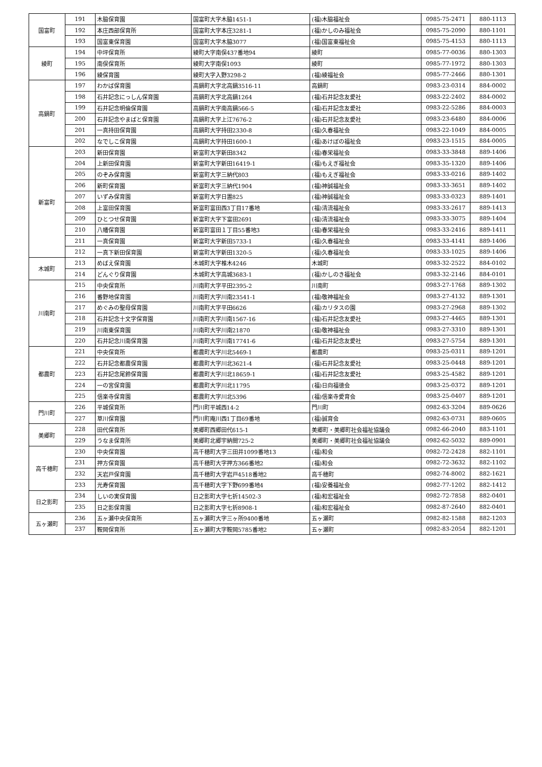| 国富町 | 191 | 木脇保育園 | 国富町大字木脇1451-1 | (福)木脇福祉会 | 0985-75-2471 | 880-1113 |
| | 192 | 本庄西部保育所 | 国富町大字本庄3281-1 | (福)かしのみ福祉会 | 0985-75-2090 | 880-1101 |
| | 193 | 国富東保育園 | 国富町大字木脇3077 | (福)国富東福祉会 | 0985-75-4153 | 880-1113 |
| 綾町 | 194 | 中坪保育所 | 綾町大字南俣437番地94 | 綾町 | 0985-77-0036 | 880-1303 |
| | 195 | 南俣保育所 | 綾町大字南俣1093 | 綾町 | 0985-77-1972 | 880-1303 |
| | 196 | 綾保育園 | 綾町大字入野3298-2 | (福)綾福祉会 | 0985-77-2466 | 880-1301 |
| 高鍋町 | 197 | わかば保育園 | 高鍋町大字北高鍋3516-11 | 高鍋町 | 0983-23-0314 | 884-0002 |
| | 198 | 石井記念にっしん保育園 | 高鍋町大字北高鍋1264 | (福)石井記念友愛社 | 0983-22-2402 | 884-0002 |
| | 199 | 石井記念明倫保育園 | 高鍋町大字南高鍋566-5 | (福)石井記念友愛社 | 0983-22-5286 | 884-0003 |
| | 200 | 石井記念やまばと保育園 | 高鍋町大字上江7676-2 | (福)石井記念友愛社 | 0983-23-6480 | 884-0006 |
| | 201 | 一真持田保育園 | 高鍋町大字持田2330-8 | (福)久春福祉会 | 0983-22-1049 | 884-0005 |
| | 202 | なでしこ保育園 | 高鍋町大字持田1600-1 | (福)あけぼの福祉会 | 0983-23-1515 | 884-0005 |
| 新富町 | 203 | 新田保育園 | 新富町大字新田8342 | (福)春栄福祉会 | 0983-33-3848 | 889-1406 |
| | 204 | 上新田保育園 | 新富町大字新田16419-1 | (福)もえぎ福祉会 | 0983-35-1320 | 889-1406 |
| | 205 | のぞみ保育園 | 新富町大字三納代803 | (福)もえぎ福祉会 | 0983-33-0216 | 889-1402 |
| | 206 | 新町保育園 | 新富町大字三納代1904 | (福)神誠福祉会 | 0983-33-3651 | 889-1402 |
| | 207 | いずみ保育園 | 新富町大字日置825 | (福)神誠福祉会 | 0983-33-0323 | 889-1401 |
| | 208 | 上富田保育園 | 新富町富田西3丁目17番地 | (福)清流福祉会 | 0983-33-2617 | 889-1413 |
| | 209 | ひとつせ保育園 | 新富町大字下富田2691 | (福)清流福祉会 | 0983-33-3075 | 889-1404 |
| | 210 | 八幡保育園 | 新富町富田１丁目55番地3 | (福)春栄福祉会 | 0983-33-2416 | 889-1411 |
| | 211 | 一真保育園 | 新富町大字新田5733-1 | (福)久春福祉会 | 0983-33-4141 | 889-1406 |
| | 212 | 一真下新田保育園 | 新富町大字新田1320-5 | (福)久春福祉会 | 0983-33-1025 | 889-1406 |
| 木城町 | 213 | めばえ保育園 | 木城町大字椎木4246 | 木城町 | 0983-32-2522 | 884-0102 |
| | 214 | どんぐり保育園 | 木城町大字高城3683-1 | (福)かしのき福祉会 | 0983-32-2146 | 884-0101 |
| 川南町 | 215 | 中央保育所 | 川南町大字平田2395-2 | 川南町 | 0983-27-1768 | 889-1302 |
| | 216 | 番野地保育園 | 川南町大字川南23541-1 | (福)敬神福祉会 | 0983-27-4132 | 889-1301 |
| | 217 | めぐみの聖母保育園 | 川南町大字平田6626 | (福)カリタスの園 | 0983-27-2968 | 889-1302 |
| | 218 | 石井記念十文字保育園 | 川南町大字川南1567-16 | (福)石井記念友愛社 | 0983-27-4465 | 889-1301 |
| | 219 | 川南東保育園 | 川南町大字川南21870 | (福)敬神福祉会 | 0983-27-3310 | 889-1301 |
| | 220 | 石井記念川南保育園 | 川南町大字川南17741-6 | (福)石井記念友愛社 | 0983-27-5754 | 889-1301 |
| 都農町 | 221 | 中央保育所 | 都農町大字川北5469-1 | 都農町 | 0983-25-0311 | 889-1201 |
| | 222 | 石井記念都農保育園 | 都農町大字川北3621-4 | (福)石井記念友愛社 | 0983-25-0448 | 889-1201 |
| | 223 | 石井記念尾鈴保育園 | 都農町大字川北18659-1 | (福)石井記念友愛社 | 0983-25-4582 | 889-1201 |
| | 224 | 一の宮保育園 | 都農町大字川北11795 | (福)日向福徳会 | 0983-25-0372 | 889-1201 |
| | 225 | 信楽寺保育園 | 都農町大字川北5396 | (福)信楽寺愛育会 | 0983-25-0407 | 889-1201 |
| 門川町 | 226 | 平城保育所 | 門川町平城西14-2 | 門川町 | 0982-63-3204 | 889-0626 |
| | 227 | 草川保育園 | 門川町庵川西1丁目69番地 | (福)誠育会 | 0982-63-0731 | 889-0605 |
| 美郷町 | 228 | 田代保育所 | 美郷町西郷田代615-1 | 美郷町・美郷町社会福祉協議会 | 0982-66-2040 | 883-1101 |
| | 229 | うなま保育所 | 美郷町北郷宇納間725-2 | 美郷町・美郷町社会福祉協議会 | 0982-62-5032 | 889-0901 |
| 高千穂町 | 230 | 中央保育園 | 高千穂町大字三田井1099番地13 | (福)和会 | 0982-72-2428 | 882-1101 |
| | 231 | 押方保育園 | 高千穂町大字押方366番地2 | (福)和会 | 0982-72-3632 | 882-1102 |
| | 232 | 天岩戸保育園 | 高千穂町大字岩戸4518番地2 | 高千穂町 | 0982-74-8002 | 882-1621 |
| | 233 | 光寿保育園 | 高千穂町大字下野699番地4 | (福)安養福祉会 | 0982-77-1202 | 882-1412 |
| 日之影町 | 234 | しいの実保育園 | 日之影町大字七折14502-3 | (福)和宏福祉会 | 0982-72-7858 | 882-0401 |
| | 235 | 日之影保育園 | 日之影町大字七折8908-1 | (福)和宏福祉会 | 0982-87-2640 | 882-0401 |
| 五ヶ瀬町 | 236 | 五ヶ瀬中央保育所 | 五ヶ瀬町大字三ヶ所9400番地 | 五ヶ瀬町 | 0982-82-1588 | 882-1203 |
| | 237 | 鞍岡保育所 | 五ヶ瀬町大字鞍岡5785番地2 | 五ヶ瀬町 | 0982-83-2054 | 882-1201 |